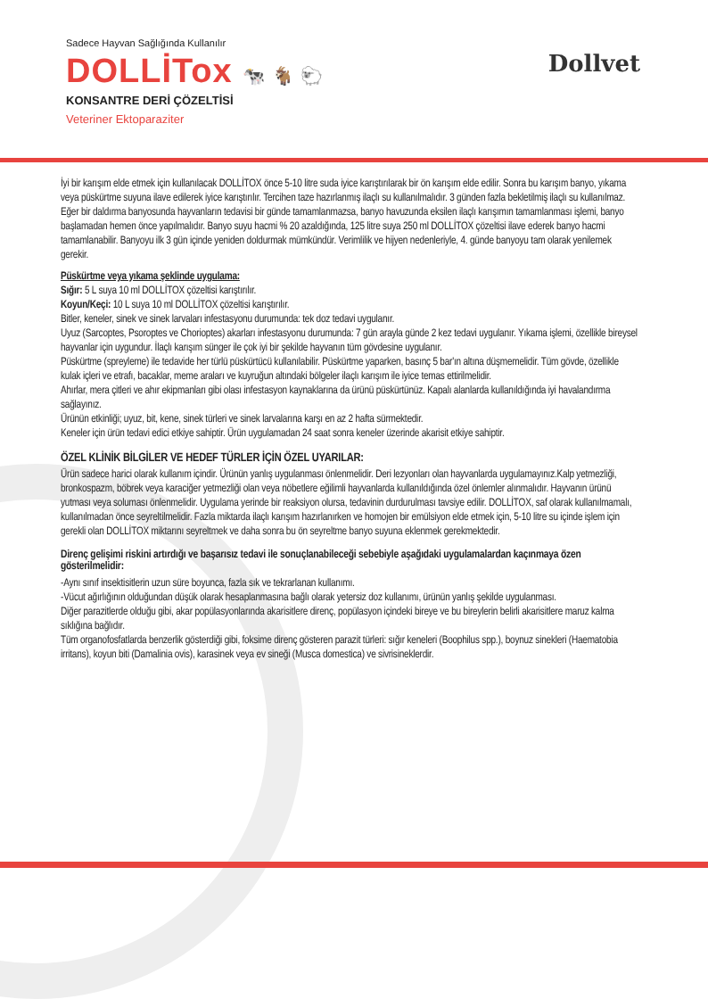Sadece Hayvan Sağlığında Kullanılır
DOLLİTox 🐄 🐐 🐑
KONSANTRE DERİ ÇÖZELTİSİ
Veteriner Ektoparaziter
Dollvet
İyi bir karışım elde etmek için kullanılacak DOLLİTOX önce 5-10 litre suda iyice karıştırılarak bir ön karışım elde edilir. Sonra bu karışım banyo, yıkama veya püskürtme suyuna ilave edilerek iyice karıştırılır. Tercihen taze hazırlanmış ilaçlı su kullanılmalıdır. 3 günden fazla bekletilmiş ilaçlı su kullanılmaz.
Eğer bir daldırma banyosunda hayvanların tedavisi bir günde tamamlanmazsa, banyo havuzunda eksilen ilaçlı karışımın tamamlanması işlemi, banyo başlamadan hemen önce yapılmalıdır. Banyo suyu hacmi % 20 azaldığında, 125 litre suya 250 ml DOLLİTOX çözeltisi ilave ederek banyo hacmi tamamlanabilir. Banyoyu ilk 3 gün içinde yeniden doldurmak mümkündür. Verimlilik ve hijyen nedenleriyle, 4. günde banyoyu tam olarak yenilemek gerekir.
Püskürtme veya yıkama şeklinde uygulama:
Sığır: 5 L suya 10 ml DOLLİTOX çözeltisi karıştırılır.
Koyun/Keçi: 10 L suya 10 ml DOLLİTOX çözeltisi karıştırılır.
Bitler, keneler, sinek ve sinek larvaları infestasyonu durumunda: tek doz tedavi uygulanır.
Uyuz (Sarcoptes, Psoroptes ve Chorioptes) akarları infestasyonu durumunda: 7 gün arayla günde 2 kez tedavi uygulanır. Yıkama işlemi, özellikle bireysel hayvanlar için uygundur. İlaçlı karışım sünger ile çok iyi bir şekilde hayvanın tüm gövdesine uygulanır.
Püskürtme (spreyleme) ile tedavide her türlü püskürtücü kullanılabilir. Püskürtme yaparken, basınç 5 bar'ın altına düşmemelidir. Tüm gövde, özellikle kulak içleri ve etrafı, bacaklar, meme araları ve kuyruğun altındaki bölgeler ilaçlı karışım ile iyice temas ettirilmelidir.
Ahırlar, mera çitleri ve ahır ekipmanları gibi olası infestasyon kaynaklarına da ürünü püskürtünüz. Kapalı alanlarda kullanıldığında iyi havalandırma sağlayınız.
Ürünün etkinliği; uyuz, bit, kene, sinek türleri ve sinek larvalarına karşı en az 2 hafta sürmektedir.
Keneler için ürün tedavi edici etkiye sahiptir. Ürün uygulamadan 24 saat sonra keneler üzerinde akarisit etkiye sahiptir.
ÖZEL KLİNİK BİLGİLER VE HEDEF TÜRLER İÇİN ÖZEL UYARILAR:
Ürün sadece harici olarak kullanım içindir. Ürünün yanlış uygulanması önlenmelidir. Deri lezyonları olan hayvanlarda uygulamayınız.Kalp yetmezliği, bronkospazm, böbrek veya karaciğer yetmezliği olan veya nöbetlere eğilimli hayvanlarda kullanıldığında özel önlemler alınmalıdır. Hayvanın ürünü yutması veya soluması önlenmelidir. Uygulama yerinde bir reaksiyon olursa, tedavinin durdurulması tavsiye edilir. DOLLİTOX, saf olarak kullanılmamalı, kullanılmadan önce seyreltilmelidir. Fazla miktarda ilaçlı karışım hazırlanırken ve homojen bir emülsiyon elde etmek için, 5-10 litre su içinde işlem için gerekli olan DOLLİTOX miktarını seyreltmek ve daha sonra bu ön seyreltme banyo suyuna eklenmek gerekmektedir.
Direnç gelişimi riskini artırdığı ve başarısız tedavi ile sonuçlanabileceği sebebiyle aşağıdaki uygulamalardan kaçınmaya özen gösterilmelidir:
-Aynı sınıf insektisitlerin uzun süre boyunca, fazla sık ve tekrarlanan kullanımı.
-Vücut ağırlığının olduğundan düşük olarak hesaplanmasına bağlı olarak yetersiz doz kullanımı, ürünün yanlış şekilde uygulanması.
Diğer parazitlerde olduğu gibi, akar popülasyonlarında akarisitlere direnç, popülasyon içindeki bireye ve bu bireylerin belirli akarisitlere maruz kalma sıklığına bağlıdır.
Tüm organofosfatlarda benzerlik gösterdiği gibi, foksime direnç gösteren parazit türleri: sığır keneleri (Boophilus spp.), boynuz sinekleri (Haematobia irritans), koyun biti (Damalinia ovis), karasinek veya ev sineği (Musca domestica) ve sivrisineklerdir.